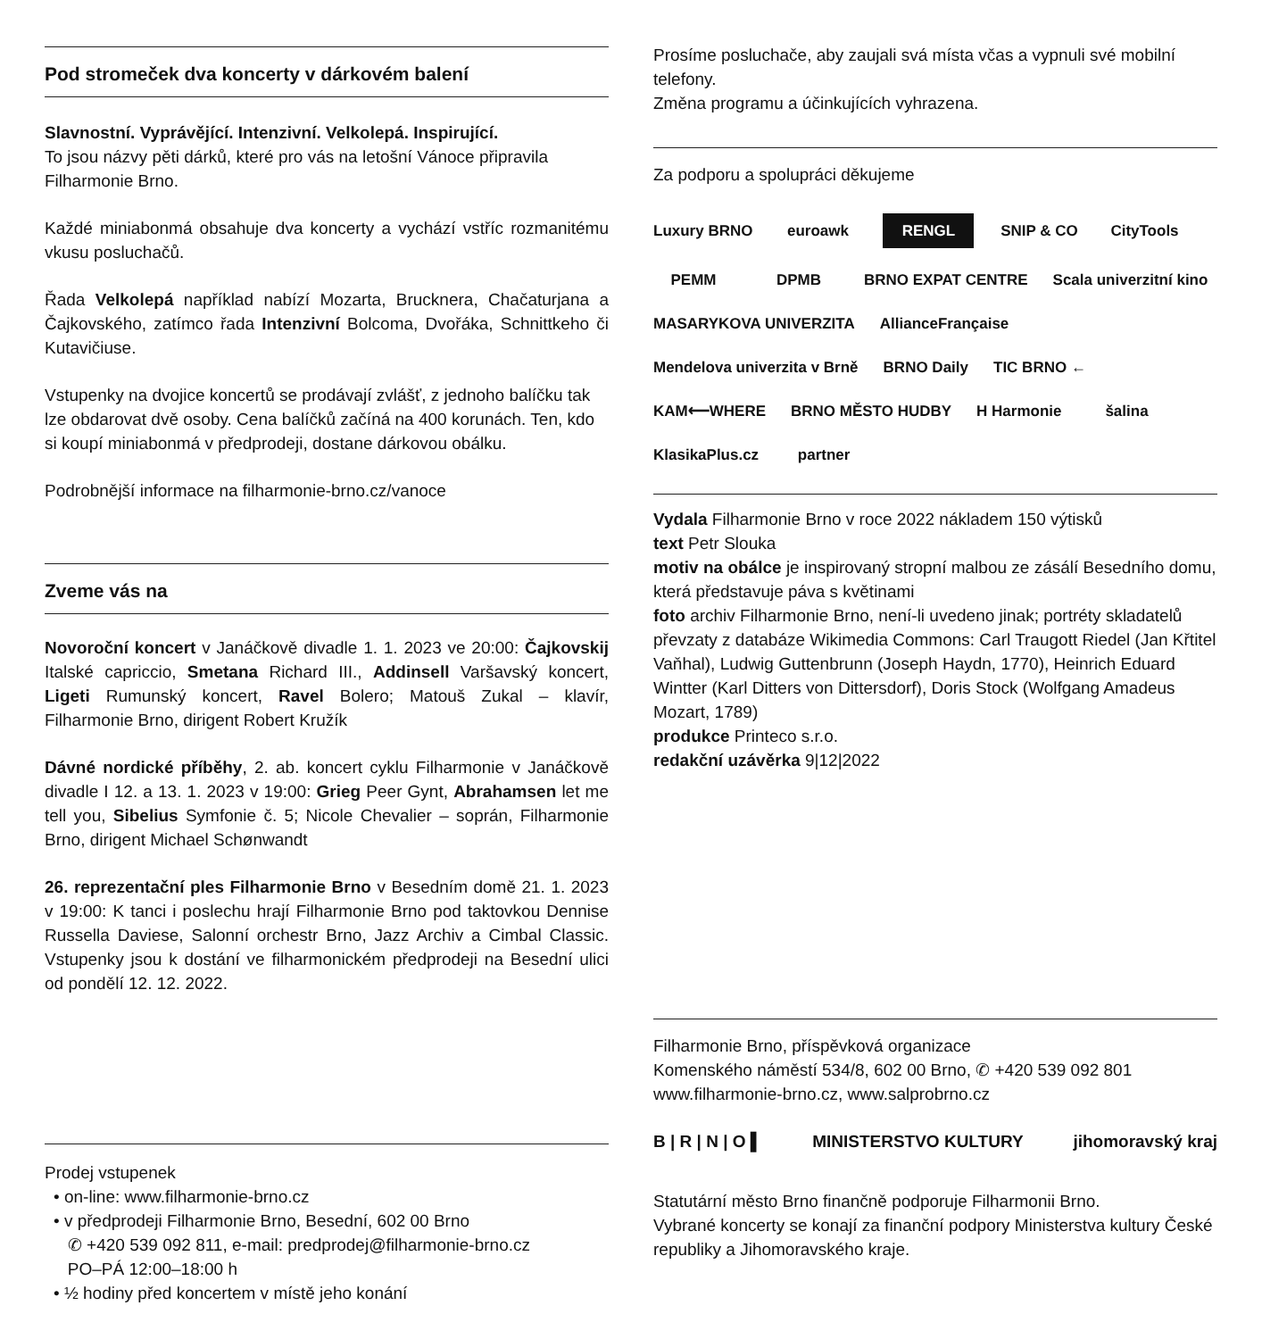Pod stromeček dva koncerty v dárkovém balení
Slavnostní. Vyprávějící. Intenzivní. Velkolepá. Inspirující.
To jsou názvy pěti dárků, které pro vás na letošní Vánoce připravila Filharmonie Brno.
Každé miniabonmá obsahuje dva koncerty a vychází vstříc rozmanitému vkusu posluchačů.
Řada Velkolepá například nabízí Mozarta, Brucknera, Chačaturjana a Čajkovského, zatímco řada Intenzivní Bolcoma, Dvořáka, Schnittkeho či Kutavičiuse.
Vstupenky na dvojice koncertů se prodávají zvlášť, z jednoho balíčku tak lze obdarovat dvě osoby. Cena balíčků začíná na 400 korunách. Ten, kdo si koupí miniabonmá v předprodeji, dostane dárkovou obálku.
Podrobnější informace na filharmonie-brno.cz/vanoce
Zveme vás na
Novoroční koncert v Janáčkově divadle 1. 1. 2023 ve 20:00: Čajkovskij Italské capriccio, Smetana Richard III., Addinsell Varšavský koncert, Ligeti Rumunský koncert, Ravel Bolero; Matouš Zukal – klavír, Filharmonie Brno, dirigent Robert Kružík
Dávné nordické příběhy, 2. ab. koncert cyklu Filharmonie v Janáčkově divadle I 12. a 13. 1. 2023 v 19:00: Grieg Peer Gynt, Abrahamsen let me tell you, Sibelius Symfonie č. 5; Nicole Chevalier – soprán, Filharmonie Brno, dirigent Michael Schønwandt
26. reprezentační ples Filharmonie Brno v Besedním domě 21. 1. 2023 v 19:00: K tanci i poslechu hrají Filharmonie Brno pod taktovkou Dennise Russella Daviese, Salonní orchestr Brno, Jazz Archiv a Cimbal Classic. Vstupenky jsou k dostání ve filharmonickém předprodeji na Besední ulici od pondělí 12. 12. 2022.
Prodej vstupenek
• on-line: www.filharmonie-brno.cz
• v předprodeji Filharmonie Brno, Besední, 602 00 Brno
✆ +420 539 092 811, e-mail: predprodej@filharmonie-brno.cz
PO–PÁ 12:00–18:00 h
• ½ hodiny před koncertem v místě jeho konání
Prosíme posluchače, aby zaujali svá místa včas a vypnuli své mobilní telefony.
Změna programu a účinkujících vyhrazena.
Za podporu a spolupráci děkujeme
Luxury BRNO euroawk RENGL SNIP & CO CityTools PEMM DPMB BRNO EXPAT CENTRE Scala univerzitní kino MASARYKOVA UNIVERZITA AllianceFrançaise Mendelova univerzita v Brně BRNO Daily TIC BRNO ← KAM⟵WHERE BRNO MĚSTO HUDBY H Harmonie šalina KlasikaPlus.cz partner
Vydala Filharmonie Brno v roce 2022 nákladem 150 výtisků
text Petr Slouka
motiv na obálce je inspirovaný stropní malbou ze zásálí Besedního domu, která představuje páva s květinami
foto archiv Filharmonie Brno, není-li uvedeno jinak; portréty skladatelů převzaty z databáze Wikimedia Commons: Carl Traugott Riedel (Jan Křtitel Vaňhal), Ludwig Guttenbrunn (Joseph Haydn, 1770), Heinrich Eduard Wintter (Karl Ditters von Dittersdorf), Doris Stock (Wolfgang Amadeus Mozart, 1789)
produkce Printeco s.r.o.
redakční uzávěrka 9|12|2022
Filharmonie Brno, příspěvková organizace
Komenského náměstí 534/8, 602 00 Brno, ✆ +420 539 092 801
www.filharmonie-brno.cz, www.salprobrno.cz
B | R | N | O ▌ MINISTERSTVO KULTURY jihomoravský kraj
Statutární město Brno finančně podporuje Filharmonii Brno.
Vybrané koncerty se konají za finanční podpory Ministerstva kultury České republiky a Jihomoravského kraje.